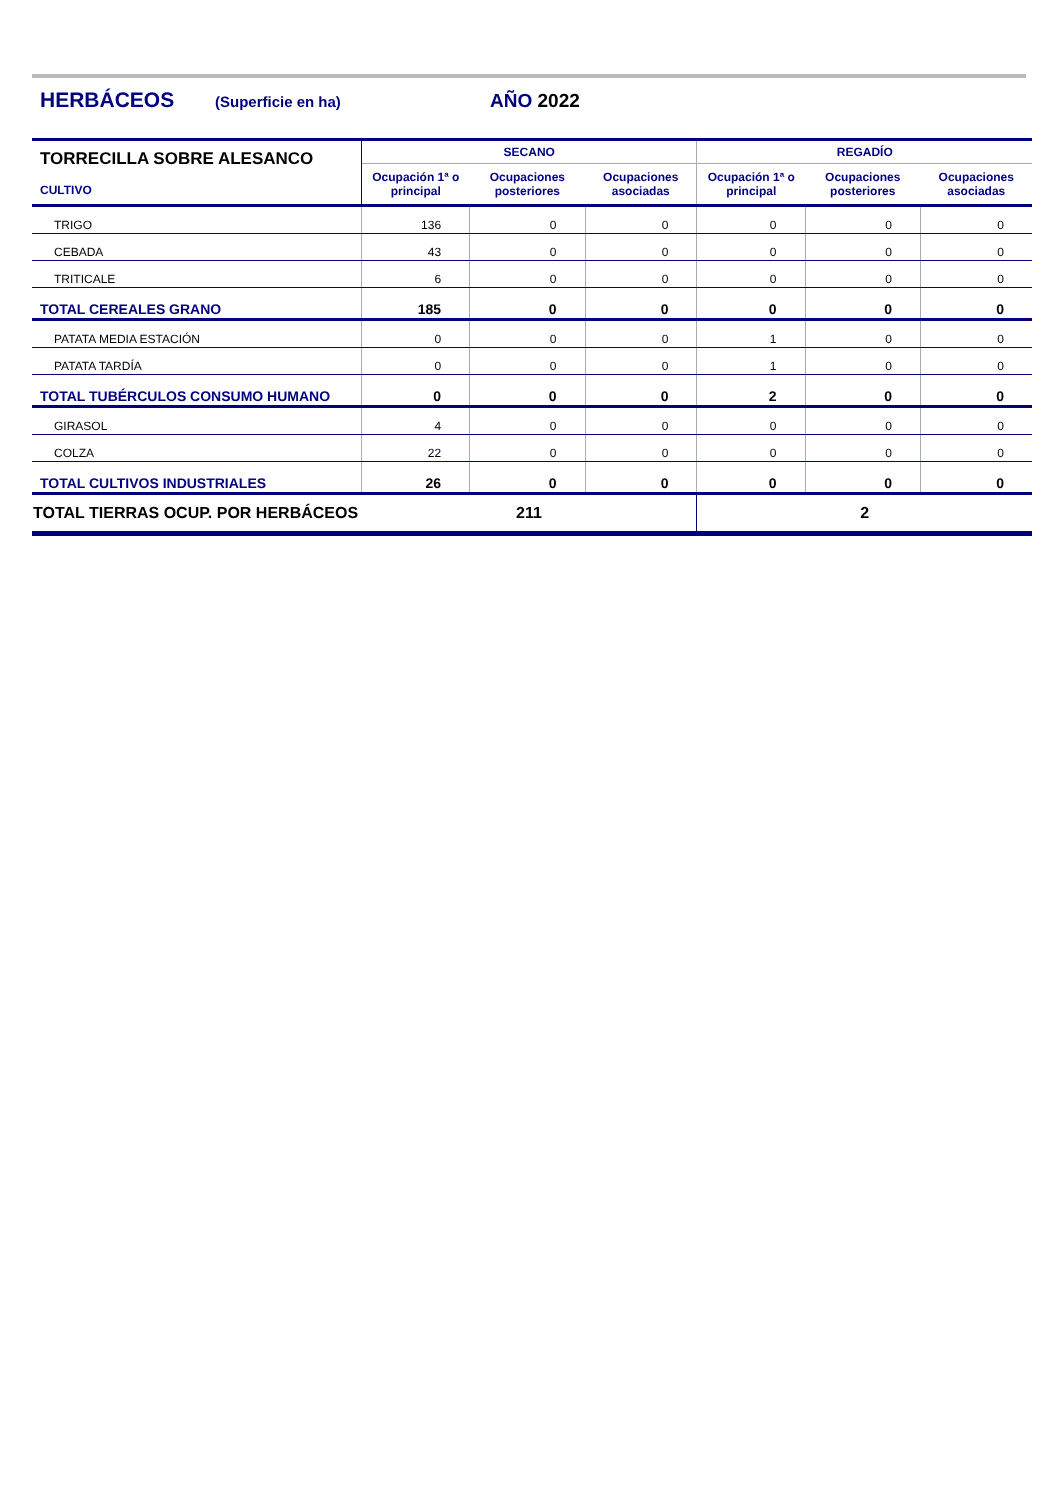HERBÁCEOS (Superficie en ha) AÑO 2022
| TORRECILLA SOBRE ALESANCO CULTIVO | SECANO | | | REGADÍO | | |
| --- | --- | --- | --- | --- | --- | --- |
| | Ocupación 1ª o principal | Ocupaciones posteriores | Ocupaciones asociadas | Ocupación 1ª o principal | Ocupaciones posteriores | Ocupaciones asociadas |
| TRIGO | 136 | 0 | 0 | 0 | 0 | 0 |
| CEBADA | 43 | 0 | 0 | 0 | 0 | 0 |
| TRITICALE | 6 | 0 | 0 | 0 | 0 | 0 |
| TOTAL CEREALES GRANO | 185 | 0 | 0 | 0 | 0 | 0 |
| PATATA MEDIA ESTACIÓN | 0 | 0 | 0 | 1 | 0 | 0 |
| PATATA TARDÍA | 0 | 0 | 0 | 1 | 0 | 0 |
| TOTAL TUBÉRCULOS CONSUMO HUMANO | 0 | 0 | 0 | 2 | 0 | 0 |
| GIRASOL | 4 | 0 | 0 | 0 | 0 | 0 |
| COLZA | 22 | 0 | 0 | 0 | 0 | 0 |
| TOTAL CULTIVOS INDUSTRIALES | 26 | 0 | 0 | 0 | 0 | 0 |
| TOTAL TIERRAS OCUP. POR HERBÁCEOS | 211 | | | 2 | | |